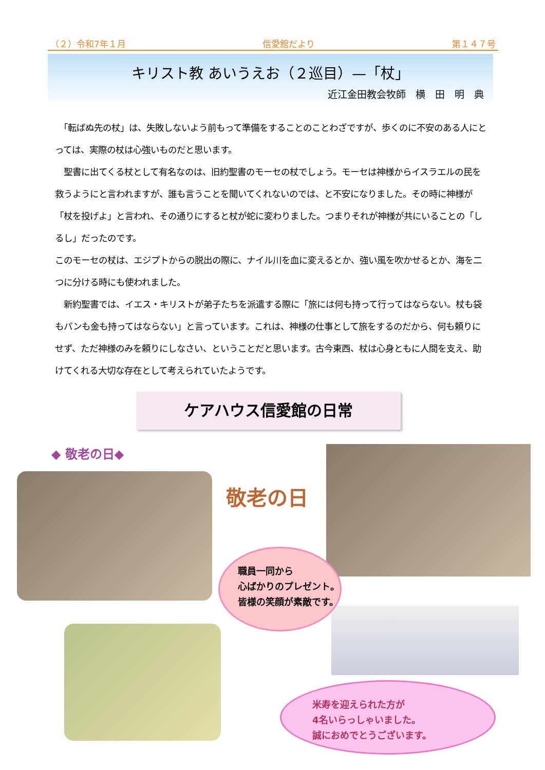（２）令和7年１月 信愛館だより 第１４７号
キリスト教 あいうえお（２巡目）—「杖」
近江金田教会牧師　横　田　明　典
　「転ばぬ先の杖」は、失敗しないよう前もって準備をすることのことわざですが、歩くのに不安のある人にとっては、実際の杖は心強いものだと思います。
　聖書に出てくる杖として有名なのは、旧約聖書のモーセの杖でしょう。モーセは神様からイスラエルの民を救うようにと言われますが、誰も言うことを聞いてくれないのでは、と不安になりました。その時に神様が「杖を投げよ」と言われ、その通りにすると杖が蛇に変わりました。つまりそれが神様が共にいることの「しるし」だったのです。
このモーセの杖は、エジプトからの脱出の際に、ナイル川を血に変えるとか、強い風を吹かせるとか、海を二つに分ける時にも使われました。
　新約聖書では、イエス・キリストが弟子たちを派遣する際に「旅には何も持って行ってはならない。杖も袋もパンも金も持ってはならない」と言っています。これは、神様の仕事として旅をするのだから、何も頼りにせず、ただ神様のみを頼りにしなさい、ということだと思います。古今東西、杖は心身ともに人間を支え、助けてくれる大切な存在として考えられていたようです。
ケアハウス信愛館の日常
◆ 敬老の日◆
敬老の日
職員一同から
心ばかりのプレゼント。
皆様の笑顔が素敵です。
米寿を迎えられた方が
4名いらっしゃいました。
誠におめでとうございます。